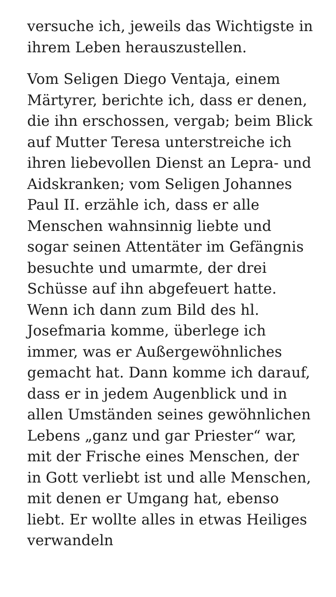versuche ich, jeweils das Wichtigste in ihrem Leben herauszustellen.
Vom Seligen Diego Ventaja, einem Märtyrer, berichte ich, dass er denen, die ihn erschossen, vergab; beim Blick auf Mutter Teresa unterstreiche ich ihren liebevollen Dienst an Lepra- und Aidskranken; vom Seligen Johannes Paul II. erzähle ich, dass er alle Menschen wahnsinnig liebte und sogar seinen Attentäter im Gefängnis besuchte und umarmte, der drei Schüsse auf ihn abgefeuert hatte. Wenn ich dann zum Bild des hl. Josefmaria komme, überlege ich immer, was er Außergewöhnliches gemacht hat. Dann komme ich darauf, dass er in jedem Augenblick und in allen Umständen seines gewöhnlichen Lebens „ganz und gar Priester“ war, mit der Frische eines Menschen, der in Gott verliebt ist und alle Menschen, mit denen er Umgang hat, ebenso liebt. Er wollte alles in etwas Heiliges verwandeln